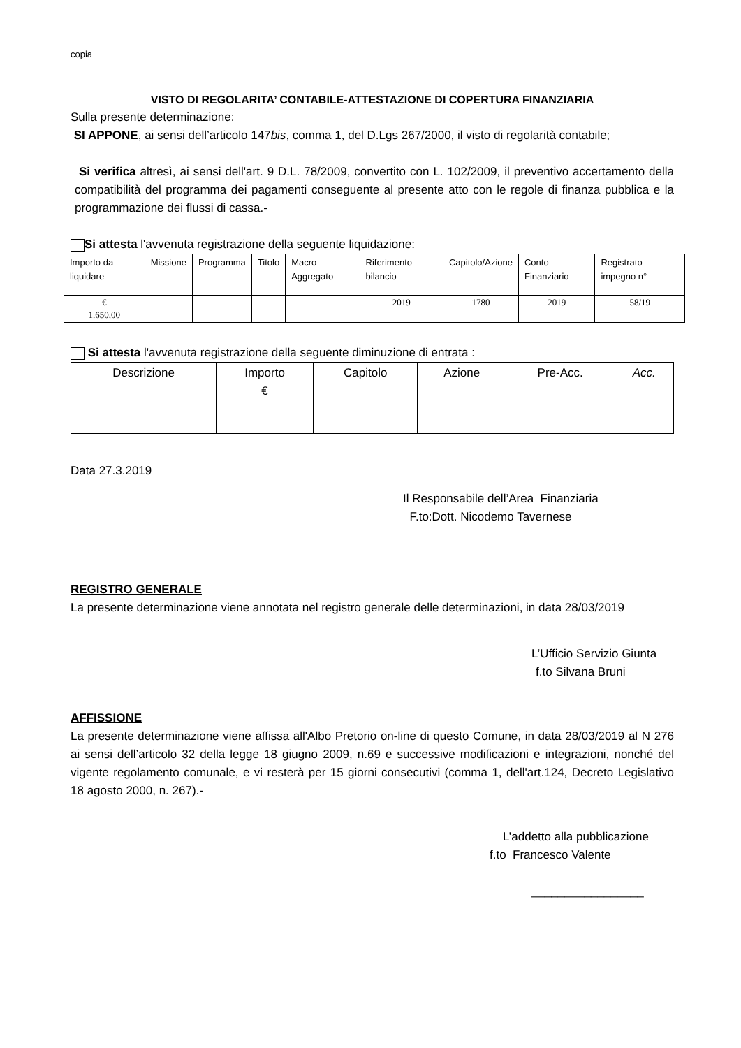copia
VISTO DI REGOLARITA’ CONTABILE-ATTESTAZIONE DI COPERTURA FINANZIARIA
Sulla presente determinazione:
SI APPONE, ai sensi dell’articolo 147bis, comma 1, del D.Lgs 267/2000, il visto di regolarità contabile;
Si verifica altresì, ai sensi dell'art. 9 D.L. 78/2009, convertito con L. 102/2009, il preventivo accertamento della compatibilità del programma dei pagamenti conseguente al presente atto con le regole di finanza pubblica e la programmazione dei flussi di cassa.-
Si attesta l'avvenuta registrazione della seguente liquidazione:
| Importo da liquidare | Missione | Programma | Titolo | Macro Aggregato | Riferimento bilancio | Capitolo/Azione | Conto Finanziario | Registrato impegno n° |
| --- | --- | --- | --- | --- | --- | --- | --- | --- |
| € 1.650,00 | | | | | 2019 | 1780 | 2019 | 58/19 |
Si attesta l'avvenuta registrazione della seguente diminuzione di entrata :
| Descrizione | Importo € | Capitolo | Azione | Pre-Acc. | Acc. |
| --- | --- | --- | --- | --- | --- |
Data 27.3.2019
Il Responsabile dell’Area Finanziaria
F.to:Dott. Nicodemo Tavernese
REGISTRO GENERALE
La presente determinazione viene annotata nel registro generale delle determinazioni, in data 28/03/2019
L’Ufficio Servizio Giunta
f.to Silvana Bruni
AFFISSIONE
La presente determinazione viene affissa all'Albo Pretorio on-line di questo Comune, in data 28/03/2019 al N 276 ai sensi dell’articolo 32 della legge 18 giugno 2009, n.69 e successive modificazioni e integrazioni, nonché del vigente regolamento comunale, e vi resterà per 15 giorni consecutivi (comma 1, dell'art.124, Decreto Legislativo 18 agosto 2000, n. 267).-
L’addetto alla pubblicazione
f.to Francesco Valente
_________________